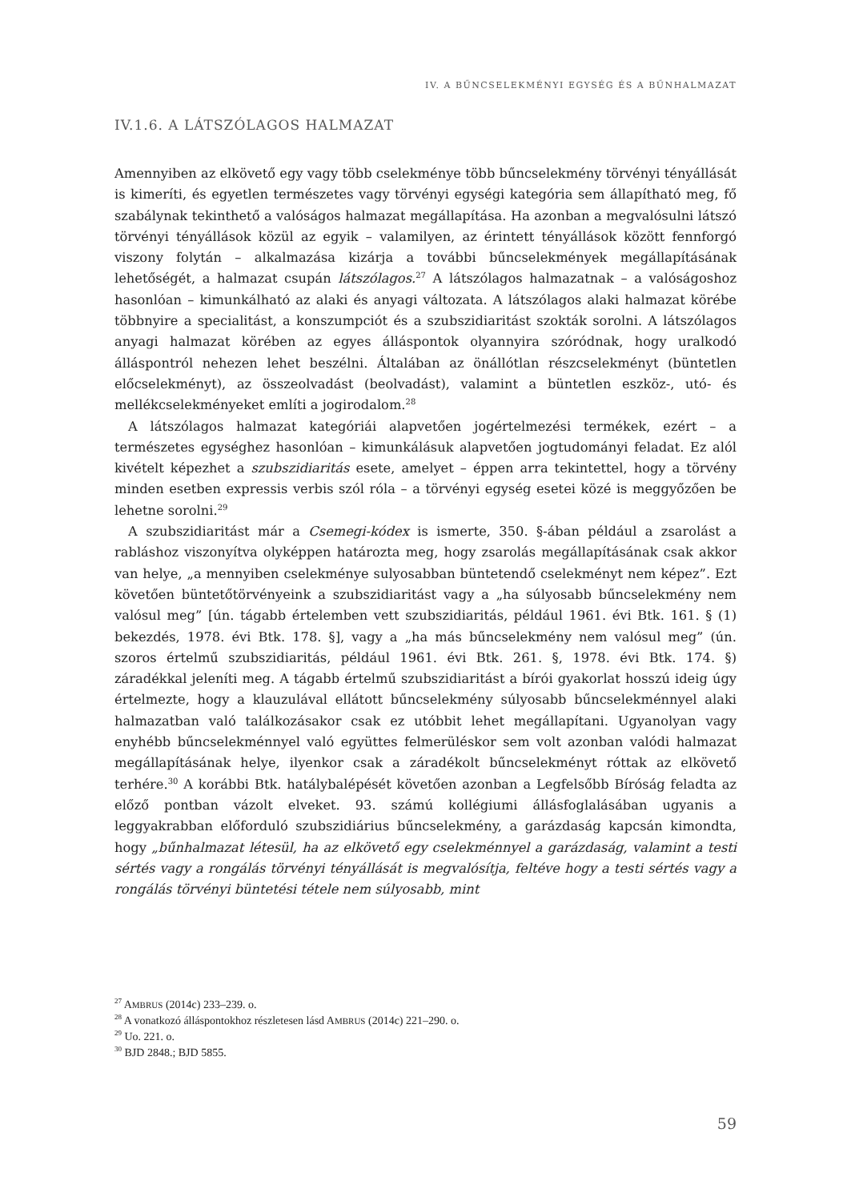IV. A BŰNCSELEKMÉNYI EGYSÉG ÉS A BŰNHALMAZAT
IV.1.6. A LÁTSZÓLAGOS HALMAZAT
Amennyiben az elkövető egy vagy több cselekménye több bűncselekmény törvényi tényállását is kimeríti, és egyetlen természetes vagy törvényi egységi kategória sem állapítható meg, fő szabálynak tekinthető a valóságos halmazat megállapítása. Ha azonban a megvalósulni látszó törvényi tényállások közül az egyik – valamilyen, az érintett tényállások között fennforgó viszony folytán – alkalmazása kizárja a további bűncselekmények megállapításának lehetőségét, a halmazat csupán látszólagos.<sup>27</sup> A látszólagos halmazatnak – a valóságoshoz hasonlóan – kimunkálható az alaki és anyagi változata. A látszólagos alaki halmazat körébe többnyire a specialitást, a konszumpciót és a szubszidiaritást szokták sorolni. A látszólagos anyagi halmazat körében az egyes álláspontok olyannyira szóródnak, hogy uralkodó álláspontról nehezen lehet beszélni. Általában az önállótlan részcselekményt (büntetlen előcselekményt), az összeolvadást (beolvadást), valamint a büntetlen eszköz-, utó- és mellékcselekményeket említi a jogirodalom.<sup>28</sup>
A látszólagos halmazat kategóriái alapvetően jogértelmezési termékek, ezért – a természetes egységhez hasonlóan – kimunkálásuk alapvetően jogtudományi feladat. Ez alól kivételt képezhet a szubszidiaritás esete, amelyet – éppen arra tekintettel, hogy a törvény minden esetben expressis verbis szól róla – a törvényi egység esetei közé is meggyőzően be lehetne sorolni.<sup>29</sup>
A szubszidiaritást már a Csemegi-kódex is ismerte, 350. §-ában például a zsarolást a rabláshoz viszonyítva olyképpen határozta meg, hogy zsarolás megállapításának csak akkor van helye, „a mennyiben cselekménye sulyosabban büntetendő cselekményt nem képez”. Ezt követően büntetőtörvényeink a szubszidiaritást vagy a „ha súlyosabb bűncselekmény nem valósul meg” [ún. tágabb értelemben vett szubszidiaritás, például 1961. évi Btk. 161. § (1) bekezdés, 1978. évi Btk. 178. §], vagy a „ha más bűncselekmény nem valósul meg” (ún. szoros értelmű szubszidiaritás, például 1961. évi Btk. 261. §, 1978. évi Btk. 174. §) záradékkal jeleníti meg. A tágabb értelmű szubszidiaritást a bírói gyakorlat hosszú ideig úgy értelmezte, hogy a klauzulával ellátott bűncselekmény súlyosabb bűncselekménnyel alaki halmazatban való találkozásakor csak ez utóbbit lehet megállapítani. Ugyanolyan vagy enyhébb bűncselekménnyel való együttes felmerüléskor sem volt azonban valódi halmazat megállapításának helye, ilyenkor csak a záradékolt bűncselekményt róttak az elkövető terhére.<sup>30</sup> A korábbi Btk. hatálybalépését követően azonban a Legfelsőbb Bíróság feladta az előző pontban vázolt elveket. 93. számú kollégiumi állásfoglalásában ugyanis a leggyakrabban előforduló szubszidiárius bűncselekmény, a garázdaság kapcsán kimondta, hogy „bűnhalmazat létesül, ha az elkövető egy cselekménnyel a garázdaság, valamint a testi sértés vagy a rongálás törvényi tényállását is megvalósítja, feltéve hogy a testi sértés vagy a rongálás törvényi büntetési tétele nem súlyosabb, mint
<sup>27</sup> AMBRUS (2014c) 233–239. o.
<sup>28</sup> A vonatkozó álláspontokhoz részletesen lásd AMBRUS (2014c) 221–290. o.
<sup>29</sup> Uo. 221. o.
<sup>30</sup> BJD 2848.; BJD 5855.
59